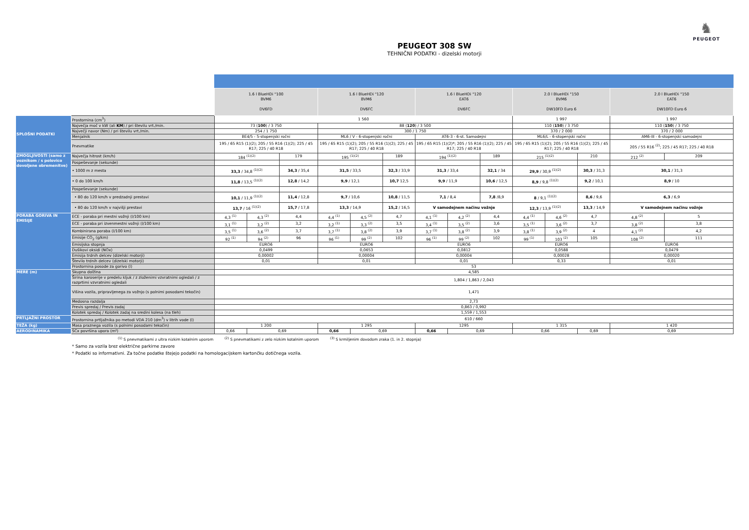♞
PEUGEOT
PEUGEOT 308 SW
TEHNIČNI PODATKI - dizelski motorji
| | | 1.6 l BlueHDi "100 BVM6 DV6FD | | | 1.6 l BlueHDi "120 BVM6 DV6FC | | | 1.6 l BlueHDi "120 EAT6 DV6FC | | | 2.0 l BlueHDi "150 BVM6 DW10FD Euro 6 | | | 2.0 l BlueHDi "150 EAT6 DW10FD Euro 6 | |
| --- | --- | --- | --- | --- | --- | --- | --- | --- | --- | --- | --- | --- | --- | --- | --- |
| SPLOŠNI PODATKI | Prostornina (cm<sup>3</sup>) | 1 560 | | | | | | | | | 1 997 | | | 1 997 | |
| | Največja moč v kW (ali KM ) / pri številu vrt./min. | 73 ( 100 ) / 3 750 | | | 88 ( 120 ) / 3 500 | | | | | | 110 ( 150 ) / 3 750 | | | 110 ( 150 ) / 3 750 | |
| | Največji navor (Nm) / pri številu vrt./min. | 254 / 1 750 | | | 300 / 1 750 | | | | | | 370 / 2 000 | | | 370 / 2 000 | |
| | Menjalnik | BE4/5 - 5-stopenjski ročni | | | ML6 / V - 6-stopenjski ročni | | | AT6-3 - 6-st. Samodejni | | | ML6/L - 6-stopenjski ročni | | | AM6-III - 6-stopenjski samodejni | |
| | Pnevmatike | 195 / 65 R15 (1)(2); 205 / 55 R16 (1)(2); 225 / 45 R17; 225 / 40 R18 | | | 195 / 65 R15 (1)(2); 205 / 55 R16 (1)(2); 225 / 45 R17; 225 / 40 R18 | | | 195 / 65 R15 (1)(2)*; 205 / 55 R16 (1)(2); 225 / 45 R17; 225 / 40 R18 | | | 195 / 65 R15 (1)(2); 205 / 55 R16 (1)(2); 225 / 45 R17; 225 / 40 R18 | | | 205 / 55 R16 <sup>(2)</sup>; 225 / 45 R17; 225 / 40 R18 | |
| ZMOGLJIVOSTI (samo z voznikom / s polovico dovoljene obremenitve) | Največja hitrost (km/h) | 184 <sup>(1)(2)</sup> | | 179 | 195 <sup>(1)(2)</sup> | | 189 | 194 <sup>(1)(2)</sup> | | 189 | 215 <sup>(1)(2)</sup> | | 210 | 212 <sup>(2)</sup> | 209 |
| | Pospeševanje (sekunde) | | | | | | | | | | | | | | |
| | • 1000 m z mesta | 33,3 / 34,8 <sup>(1)(2)</sup> | | 34,3 / 35,4 | 31,5 / 33,5 | | 32,3 / 33,9 | 31,3 / 33,4 | | 32,1 / 34 | 29,9 / 30,9 <sup>(1)(2)</sup> | | 30,3 / 31,3 | 30,1 / 31,3 | |
| | • 0 do 100 km/h | 11,8 / 13,5 <sup>(1)(2)</sup> | | 12,8 / 14,2 | 9,9 / 12,1 | | 10,7 12,5 | 9,9 / 11,9 | | 10,6 / 12,5 | 8,9 / 9,8 <sup>(1)(2)</sup> | | 9,2 / 10,1 | 8,9 / 10 | |
| | Pospeševanje (sekunde) | | | | | | | | | | | | | | |
| | • 80 do 120 km/h v predzadnji prestavi | 10,1 / 11,9 <sup>(1)(2)</sup> | | 11,4 / 12,8 | 9,7 / 10,6 | | 10,8 / 11,5 | 7,1 / 8,4 | | 7,8 /8,9 | 8 / 9,1 <sup>(1)(2)</sup> | | 8,6 / 9,6 | 6,3 / 6,9 | |
| | • 80 do 120 km/h v najvišji prestavi | 13,7 / 16 <sup>(1)(2)</sup> | | 15,7 / 17,8 | 13,3 / 14,9 | | 15,2 / 16,5 | V samodejnem načinu vožnje | | | 12,3 / 13,9 <sup>(1)(2)</sup> | | 13,3 / 14,9 | V samodejnem načinu vožnje | |
| PORABA GORIVA IN EMISIJE | ECE - poraba pri mestni vožnji (l/100 km) | 4,3 <sup>(1)</sup> | 4,3 <sup>(2)</sup> | 4,4 | 4,4 <sup>(1)</sup> | 4,5 <sup>(2)</sup> | 4,7 | 4,1 <sup>(1)</sup> | 4,2 <sup>(2)</sup> | 4,4 | 4,4 <sup>(1)</sup> | 4,6 <sup>(2)</sup> | 4,7 | 4,8 <sup>(2)</sup> | 5 |
| | ECE - poraba pri izvenmestni vožnji (l/100 km) | 3,1 <sup>(1)</sup> | 3,2 <sup>(2)</sup> | 3,2 | 3,2 <sup>(1)</sup> | 3,3 <sup>(2)</sup> | 3,5 | 3,4 <sup>(1)</sup> | 3,5 <sup>(2)</sup> | 3,6 | 3,5 <sup>(1)</sup> | 3,6 <sup>(2)</sup> | 3,7 | 3,8 <sup>(2)</sup> | 3,8 |
| | Kombinirana poraba (l/100 km) | 3,5 <sup>(1)</sup> | 3,6 <sup>(2)</sup> | 3,7 | 3,7 <sup>(1)</sup> | 3,8 <sup>(2)</sup> | 3,9 | 3,7 <sup>(1)</sup> | 3,8 <sup>(2)</sup> | 3,9 | 3,8 <sup>(1)</sup> | 3,9 <sup>(2)</sup> | 4 | 4,1 <sup>(2)</sup> | 4,2 |
| | Emisije CO<sub>2</sub> (g/km) | 92 <sup>(1)</sup> | 94 <sup>(2)</sup> | 96 | 96 <sup>(1)</sup> | 99 <sup>(2)</sup> | 102 | 96 <sup>(1)</sup> | 99 <sup>(2)</sup> | 102 | 99 <sup>(1)</sup> | 103 <sup>(2)</sup> | 105 | 108 <sup>(2)</sup> | 111 |
| | Emisijska stopnja | EURO6 | | | EURO6 | | | EURO6 | | | EURO6 | | | EURO6 | |
| | Dušikovi oksidi (NOx) | 0,0499 | | | 0,0653 | | | 0,0812 | | | 0,0588 | | | 0,0479 | |
| | Emisija trdnih delcev (dizelski motorji) | 0,00002 | | | 0,00004 | | | 0,00004 | | | 0,00028 | | | 0,00020 | |
| | Število trdnih delcev (dizelski motorji) | 0,01 | | | 0,01 | | | 0,01 | | | 0,33 | | | 0,01 | |
| | Prostornina posode za gorivo (l) | 53 | | | | | | | | | | | | | |
| MERE (m) | Skupna dolžina | 4,585 | | | | | | | | | | | | | |
| | Širina karoserije v predelu kljuk / z zloženimi vzvratnimi ogledali / z razprtimi vzvratnimi ogledali | 1,804 / 1,863 / 2,043 | | | | | | | | | | | | | |
| | Višina vozila, pripravljenega za vožnjo (s polnimi posodami tekočin) | 1,471 | | | | | | | | | | | | | |
| | Medosna razdalja | 2,73 | | | | | | | | | | | | | |
| | Previs spredaj / Previs zadaj | 0,863 / 0,992 | | | | | | | | | | | | | |
| | Kolotek spredaj / Kolotek zadaj na sredini kolesa (na tleh) | 1,559 / 1,553 | | | | | | | | | | | | | |
| PRTLJAŽNI PROSTOR | Prostornina prtljažnika po metodi VDA 210 (dm<sup>3</sup>) v litrih vode (l) | 610 / 660 | | | | | | | | | | | | | |
| TEŽA (kg) | Masa praznega vozila (s polnimi posodami tekočin) | 1 200 | | | 1 295 | | | 1295 | | | 1 315 | | | 1 420 | |
| AERODINAMIKA | SCx površina upora (m²) | 0,66 | 0,69 | | 0,66 | 0,69 | | 0,66 | 0,69 | | 0,66 | | 0,69 | 0,69 | |
<sup>(1)</sup> S pnevmatikami z ultra nizkim kotalnim uporom <sup>(2)</sup> S pnevmatikami z zelo nizkim kotalnim uporom <sup>(3)</sup> S krmiljenim dovodom zraka (1. in 2. stopnja)
* Samo za vozila brez električne parkirne zavore
* Podatki so informativni. Za točne podatke štejejo podatki na homologacijskem kartončku dotičnega vozila.